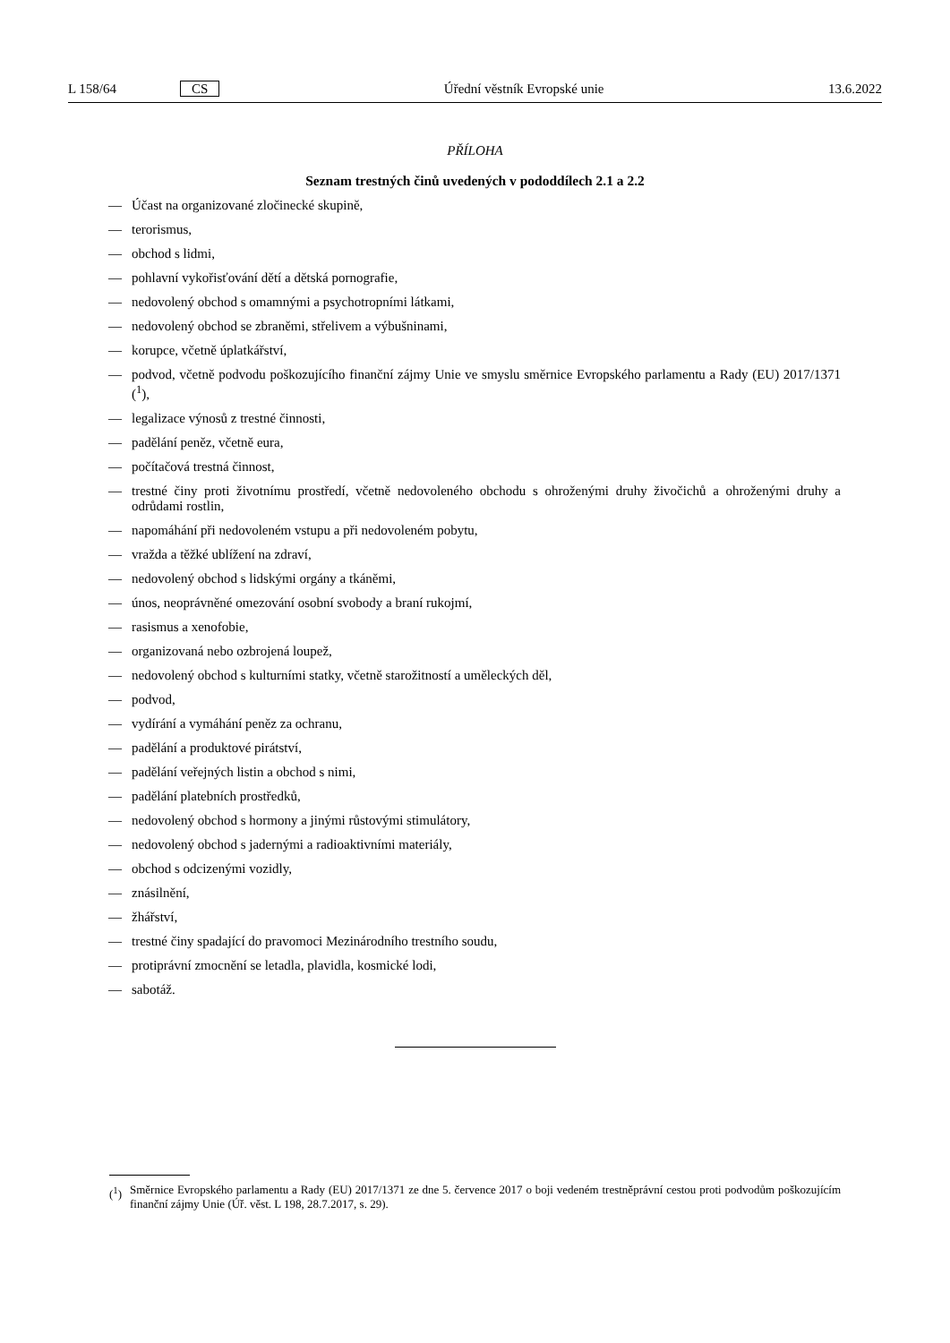L 158/64 CS Úřední věstník Evropské unie 13.6.2022
PŘÍLOHA
Seznam trestných činů uvedených v pododdílech 2.1 a 2.2
— Účast na organizované zločinecké skupině,
— terorismus,
— obchod s lidmi,
— pohlavní vykořisťování dětí a dětská pornografie,
— nedovolený obchod s omamnými a psychotropními látkami,
— nedovolený obchod se zbraněmi, střelivem a výbušninami,
— korupce, včetně úplatkářství,
— podvod, včetně podvodu poškozujícího finanční zájmy Unie ve smyslu směrnice Evropského parlamentu a Rady (EU) 2017/1371 (<sup>1</sup>),
— legalizace výnosů z trestné činnosti,
— padělání peněz, včetně eura,
— počítačová trestná činnost,
— trestné činy proti životnímu prostředí, včetně nedovoleného obchodu s ohroženými druhy živočichů a ohroženými druhy a odrůdami rostlin,
— napomáhání při nedovoleném vstupu a při nedovoleném pobytu,
— vražda a těžké ublížení na zdraví,
— nedovolený obchod s lidskými orgány a tkáněmi,
— únos, neoprávněné omezování osobní svobody a braní rukojmí,
— rasismus a xenofobie,
— organizovaná nebo ozbrojená loupež,
— nedovolený obchod s kulturními statky, včetně starožitností a uměleckých děl,
— podvod,
— vydírání a vymáhání peněz za ochranu,
— padělání a produktové pirátství,
— padělání veřejných listin a obchod s nimi,
— padělání platebních prostředků,
— nedovolený obchod s hormony a jinými růstovými stimulátory,
— nedovolený obchod s jadernými a radioaktivními materiály,
— obchod s odcizenými vozidly,
— znásilnění,
— žhářství,
— trestné činy spadající do pravomoci Mezinárodního trestního soudu,
— protiprávní zmocnění se letadla, plavidla, kosmické lodi,
— sabotáž.
(<sup>1</sup>) Směrnice Evropského parlamentu a Rady (EU) 2017/1371 ze dne 5. července 2017 o boji vedeném trestněprávní cestou proti podvodům poškozujícím finanční zájmy Unie (Úř. věst. L 198, 28.7.2017, s. 29).